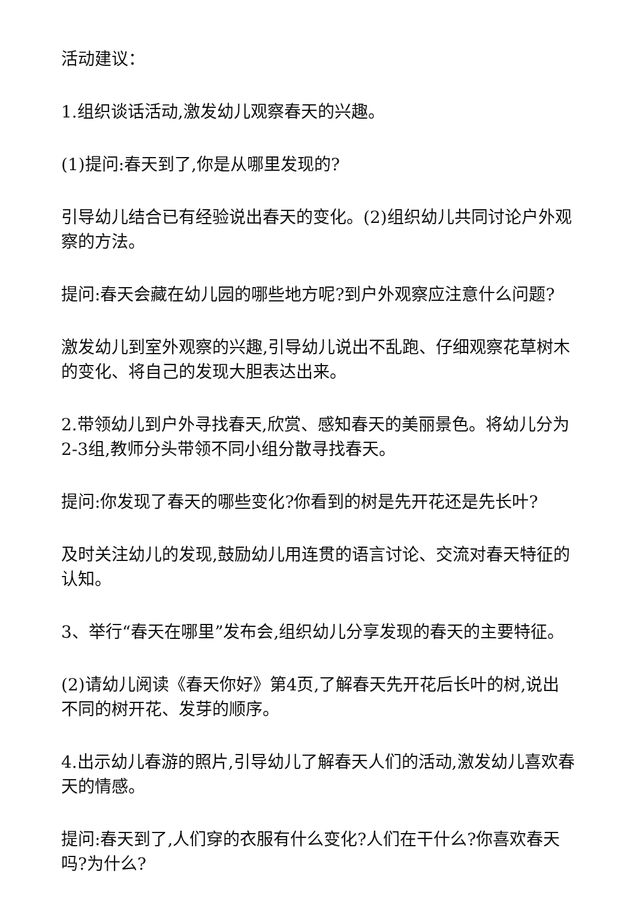活动建议：
1.组织谈话活动,激发幼儿观察春天的兴趣。
(1)提问:春天到了,你是从哪里发现的?
引导幼儿结合已有经验说出春天的变化。(2)组织幼儿共同讨论户外观察的方法。
提问:春天会藏在幼儿园的哪些地方呢?到户外观察应注意什么问题?
激发幼儿到室外观察的兴趣,引导幼儿说出不乱跑、仔细观察花草树木的变化、将自己的发现大胆表达出来。
2.带领幼儿到户外寻找春天,欣赏、感知春天的美丽景色。将幼儿分为2-3组,教师分头带领不同小组分散寻找春天。
提问:你发现了春天的哪些变化?你看到的树是先开花还是先长叶?
及时关注幼儿的发现,鼓励幼儿用连贯的语言讨论、交流对春天特征的认知。
3、举行“春天在哪里”发布会,组织幼儿分享发现的春天的主要特征。
(2)请幼儿阅读《春天你好》第4页,了解春天先开花后长叶的树,说出不同的树开花、发芽的顺序。
4.出示幼儿春游的照片,引导幼儿了解春天人们的活动,激发幼儿喜欢春天的情感。
提问:春天到了,人们穿的衣服有什么变化?人们在干什么?你喜欢春天吗?为什么?